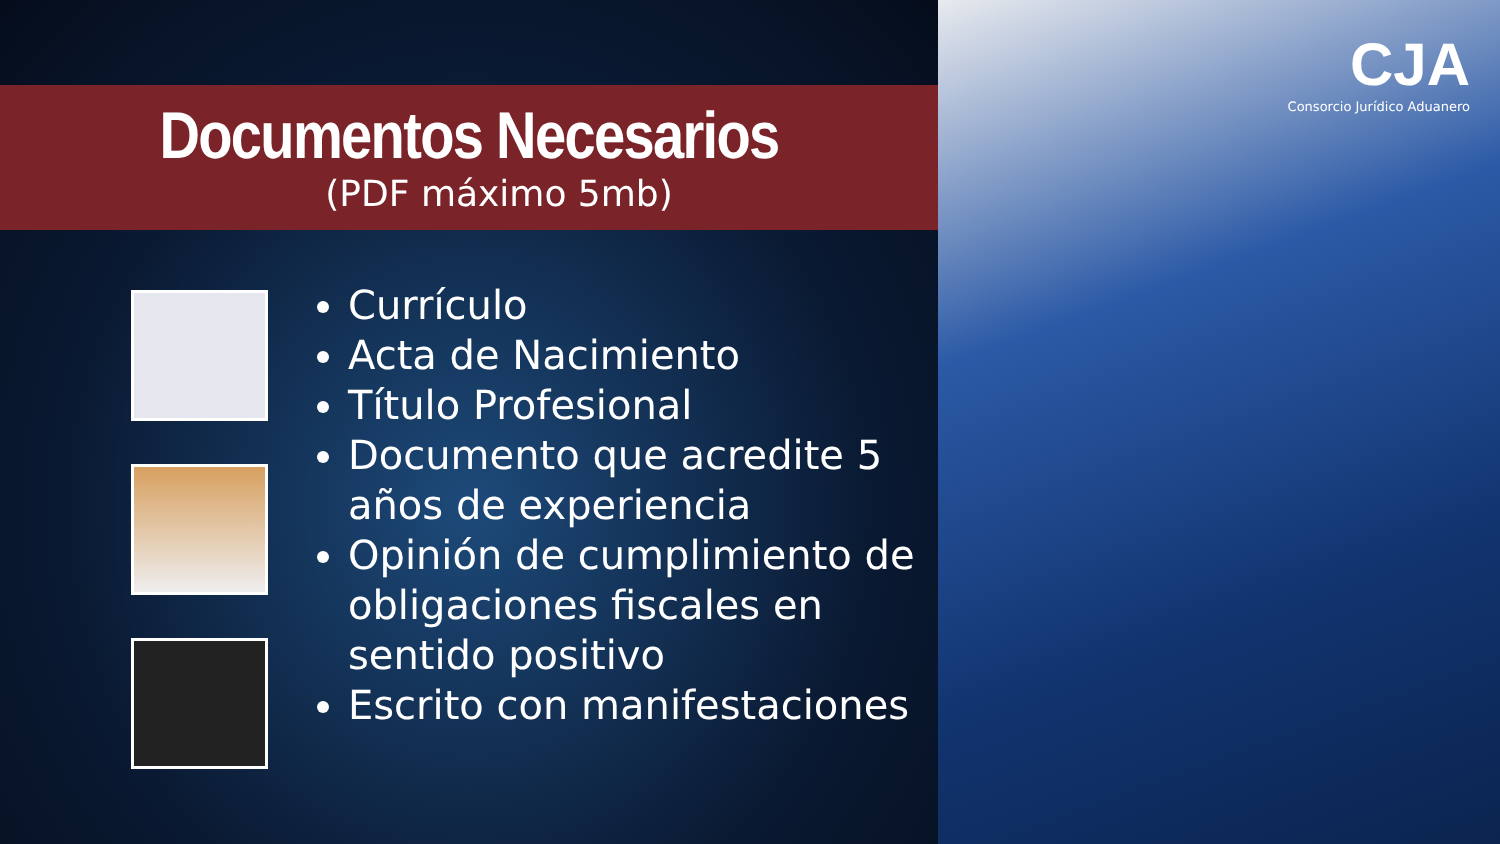Documentos Necesarios
(PDF máximo 5mb)
Currículo
Acta de Nacimiento
Título Profesional
Documento que acredite 5 años de experiencia
Opinión de cumplimiento de obligaciones fiscales en sentido positivo
Escrito con manifestaciones
CJA
Consorcio Jurídico Aduanero